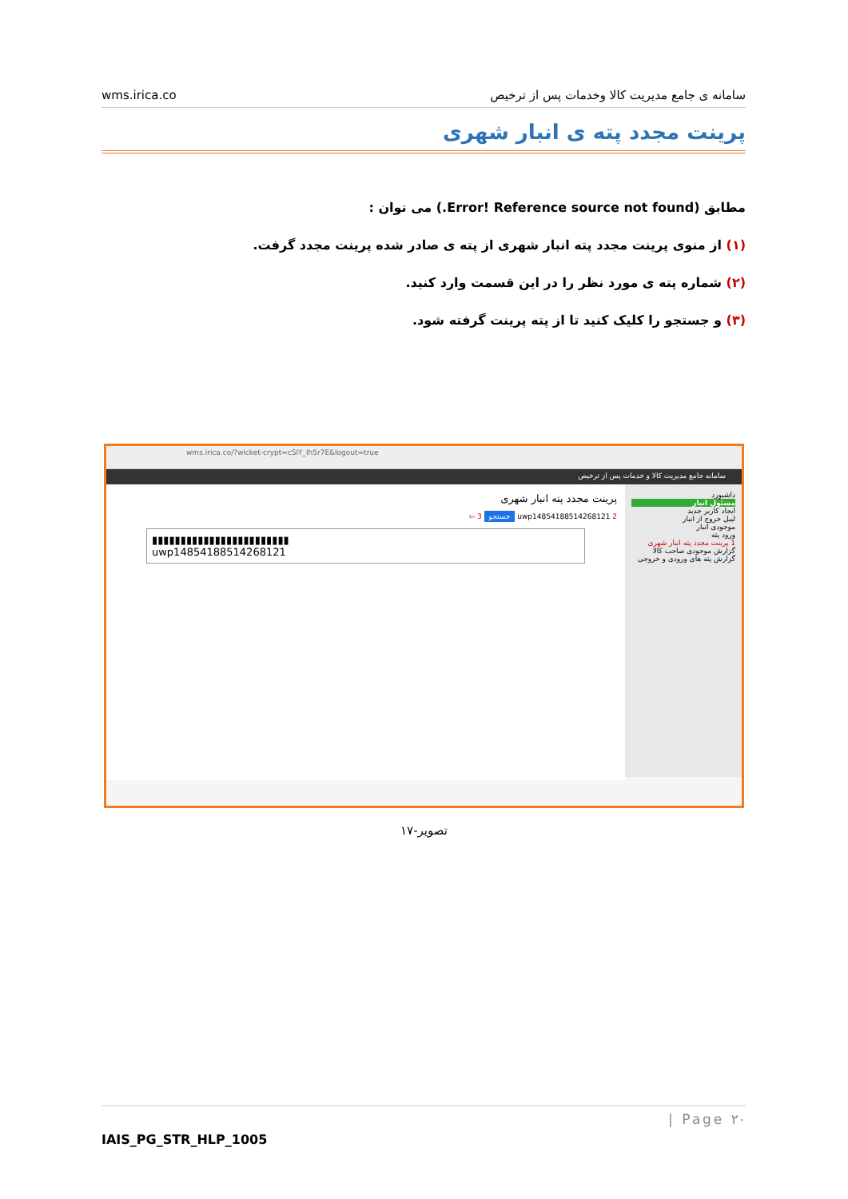wms.irica.co سامانه ی جامع مدیریت کالا وخدمات پس از ترخیص
پرینت مجدد پته ی انبار شهری
مطابق (Error! Reference source not found.) می توان :
(۱) از منوی پرینت مجدد پته انبار شهری از پته ی صادر شده پرینت مجدد گرفت.
(۲) شماره پته ی مورد نظر را در این قسمت وارد کنید.
(۳) و جستجو را کلیک کنید تا از پته پرینت گرفته شود.
wms.irica.co/?wicket-crypt=cSIY_lh5r7E&logout=true
سامانه جامع مدیریت کالا و خدمات پس از ترخیص
داشبورد
مسئول انبار
ایجاد کاربر جدید
لیبل خروج از انبار
موجودی انبار
ورود پته
1 پرینت مجدد پته انبار شهری
گزارش موجودی صاحب کالا
گزارش پته های ورودی و خروجی
پرینت مجدد پته انبار شهری
2 uwp14854188514268121 جستجو 3 ⇦
▮▮▮▮▮▮▮▮▮▮▮▮▮▮▮▮▮▮▮▮▮▮▮▮
uwp14854188514268121
تصویر-۱۷
| Page ۲۰
IAIS_PG_STR_HLP_1005